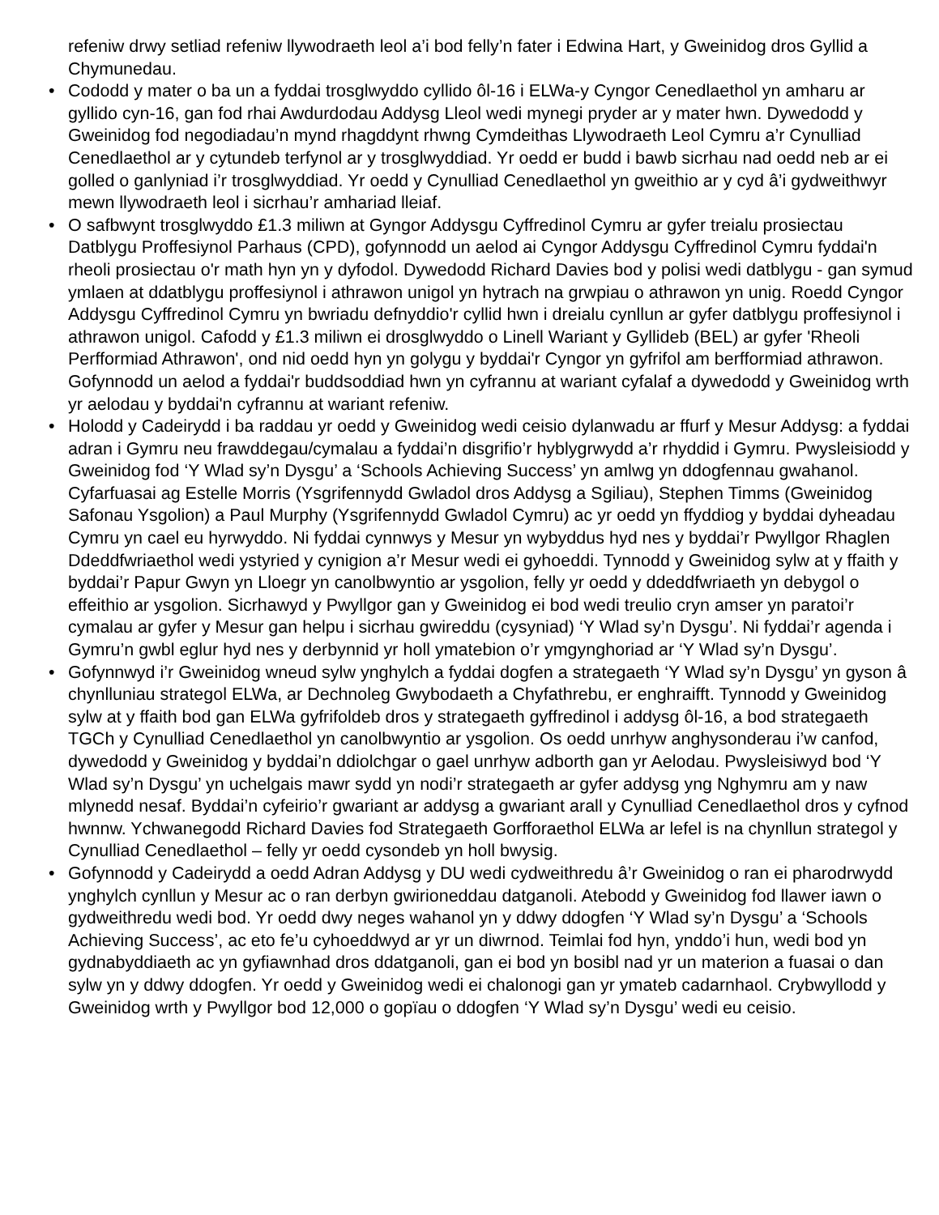refeniw drwy setliad refeniw llywodraeth leol a’i bod felly’n fater i Edwina Hart, y Gweinidog dros Gyllid a Chymunedau.
• Cododd y mater o ba un a fyddai trosglwyddo cyllido ôl-16 i ELWa-y Cyngor Cenedlaethol yn amharu ar gyllido cyn-16, gan fod rhai Awdurdodau Addysg Lleol wedi mynegi pryder ar y mater hwn. Dywedodd y Gweinidog fod negodiadau’n mynd rhagddynt rhwng Cymdeithas Llywodraeth Leol Cymru a’r Cynulliad Cenedlaethol ar y cytundeb terfynol ar y trosglwyddiad. Yr oedd er budd i bawb sicrhau nad oedd neb ar ei golled o ganlyniad i’r trosglwyddiad. Yr oedd y Cynulliad Cenedlaethol yn gweithio ar y cyd â’i gydweithwyr mewn llywodraeth leol i sicrhau’r amhariad lleiaf.
• O safbwynt trosglwyddo £1.3 miliwn at Gyngor Addysgu Cyffredinol Cymru ar gyfer treialu prosiectau Datblygu Proffesiynol Parhaus (CPD), gofynnodd un aelod ai Cyngor Addysgu Cyffredinol Cymru fyddai'n rheoli prosiectau o'r math hyn yn y dyfodol. Dywedodd Richard Davies bod y polisi wedi datblygu - gan symud ymlaen at ddatblygu proffesiynol i athrawon unigol yn hytrach na grwpiau o athrawon yn unig. Roedd Cyngor Addysgu Cyffredinol Cymru yn bwriadu defnyddio'r cyllid hwn i dreialu cynllun ar gyfer datblygu proffesiynol i athrawon unigol. Cafodd y £1.3 miliwn ei drosglwyddo o Linell Wariant y Gyllideb (BEL) ar gyfer 'Rheoli Perfformiad Athrawon', ond nid oedd hyn yn golygu y byddai'r Cyngor yn gyfrifol am berfformiad athrawon. Gofynnodd un aelod a fyddai'r buddsoddiad hwn yn cyfrannu at wariant cyfalaf a dywedodd y Gweinidog wrth yr aelodau y byddai'n cyfrannu at wariant refeniw.
• Holodd y Cadeirydd i ba raddau yr oedd y Gweinidog wedi ceisio dylanwadu ar ffurf y Mesur Addysg: a fyddai adran i Gymru neu frawddegau/cymalau a fyddai’n disgrifio’r hyblygrwydd a’r rhyddid i Gymru. Pwysleisiodd y Gweinidog fod ‘Y Wlad sy’n Dysgu’ a ‘Schools Achieving Success’ yn amlwg yn ddogfennau gwahanol. Cyfarfuasai ag Estelle Morris (Ysgrifennydd Gwladol dros Addysg a Sgiliau), Stephen Timms (Gweinidog Safonau Ysgolion) a Paul Murphy (Ysgrifennydd Gwladol Cymru) ac yr oedd yn ffyddiog y byddai dyheadau Cymru yn cael eu hyrwyddo. Ni fyddai cynnwys y Mesur yn wybyddus hyd nes y byddai’r Pwyllgor Rhaglen Ddeddfwriaethol wedi ystyried y cynigion a’r Mesur wedi ei gyhoeddi. Tynnodd y Gweinidog sylw at y ffaith y byddai’r Papur Gwyn yn Lloegr yn canolbwyntio ar ysgolion, felly yr oedd y ddeddfwriaeth yn debygol o effeithio ar ysgolion. Sicrhawyd y Pwyllgor gan y Gweinidog ei bod wedi treulio cryn amser yn paratoi’r cymalau ar gyfer y Mesur gan helpu i sicrhau gwireddu (cysyniad) ‘Y Wlad sy’n Dysgu’. Ni fyddai’r agenda i Gymru’n gwbl eglur hyd nes y derbynnid yr holl ymatebion o’r ymgynghoriad ar ‘Y Wlad sy’n Dysgu’.
• Gofynnwyd i’r Gweinidog wneud sylw ynghylch a fyddai dogfen a strategaeth ‘Y Wlad sy’n Dysgu’ yn gyson â chynlluniau strategol ELWa, ar Dechnoleg Gwybodaeth a Chyfathrebu, er enghraifft. Tynnodd y Gweinidog sylw at y ffaith bod gan ELWa gyfrifoldeb dros y strategaeth gyffredinol i addysg ôl-16, a bod strategaeth TGCh y Cynulliad Cenedlaethol yn canolbwyntio ar ysgolion. Os oedd unrhyw anghysonderau i’w canfod, dywedodd y Gweinidog y byddai’n ddiolchgar o gael unrhyw adborth gan yr Aelodau. Pwysleisiwyd bod ‘Y Wlad sy’n Dysgu’ yn uchelgais mawr sydd yn nodi’r strategaeth ar gyfer addysg yng Nghymru am y naw mlynedd nesaf. Byddai’n cyfeirio’r gwariant ar addysg a gwariant arall y Cynulliad Cenedlaethol dros y cyfnod hwnnw. Ychwanegodd Richard Davies fod Strategaeth Gorfforaethol ELWa ar lefel is na chynllun strategol y Cynulliad Cenedlaethol – felly yr oedd cysondeb yn holl bwysig.
• Gofynnodd y Cadeirydd a oedd Adran Addysg y DU wedi cydweithredu â’r Gweinidog o ran ei pharodrwydd ynghylch cynllun y Mesur ac o ran derbyn gwirioneddau datganoli. Atebodd y Gweinidog fod llawer iawn o gydweithredu wedi bod. Yr oedd dwy neges wahanol yn y ddwy ddogfen ‘Y Wlad sy’n Dysgu’ a ‘Schools Achieving Success’, ac eto fe’u cyhoeddwyd ar yr un diwrnod. Teimlai fod hyn, ynddo’i hun, wedi bod yn gydnabyddiaeth ac yn gyfiawnhad dros ddatganoli, gan ei bod yn bosibl nad yr un materion a fuasai o dan sylw yn y ddwy ddogfen. Yr oedd y Gweinidog wedi ei chalonogi gan yr ymateb cadarnhaol. Crybwyllodd y Gweinidog wrth y Pwyllgor bod 12,000 o gopïau o ddogfen ‘Y Wlad sy’n Dysgu’ wedi eu ceisio.